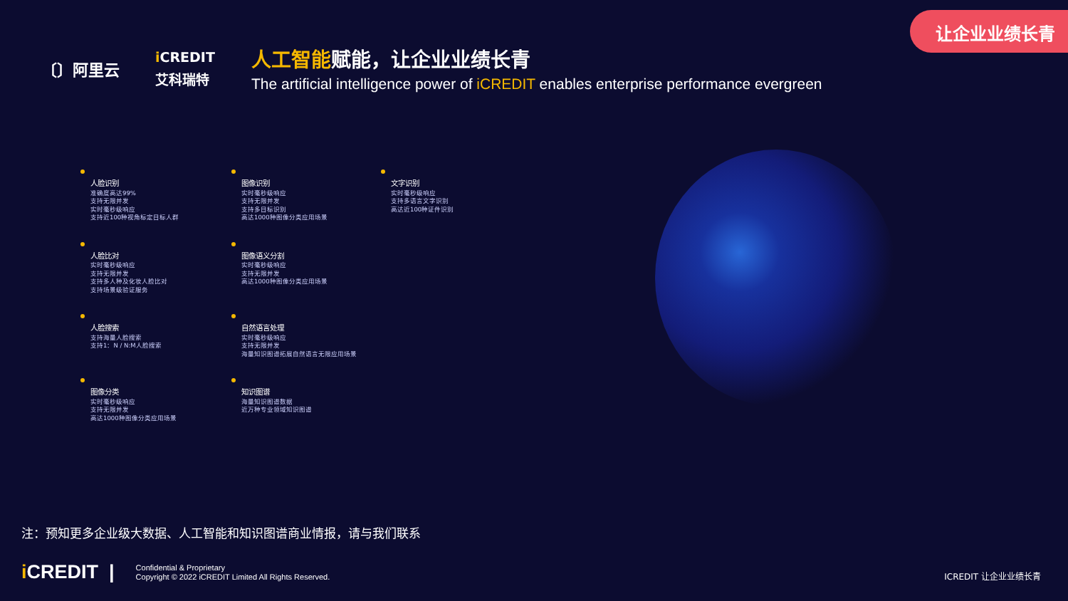让企业业绩长青
〔〕阿里云
i CREDIT
艾科瑞特
人工智能赋能，让企业业绩长青
The artificial intelligence power of iCREDIT enables enterprise performance evergreen
人脸识别
准确度高达99%
支持无限并发
实时毫秒级响应
支持近100种视角标定目标人群
图像识别
实时毫秒级响应
支持无限并发
支持多目标识别
高达1000种图像分类应用场景
文字识别
实时毫秒级响应
支持多语言文字识别
高达近100种证件识别
人脸比对
实时毫秒级响应
支持无限并发
支持多人种及化妆人脸比对
支持场景级验证服务
图像语义分割
实时毫秒级响应
支持无限并发
高达1000种图像分类应用场景
人脸搜索
支持海量人脸搜索
支持1：N / N:M人脸搜索
自然语言处理
实时毫秒级响应
支持无限并发
海量知识图谱拓展自然语言无限应用场景
图像分类
实时毫秒级响应
支持无限并发
高达1000种图像分类应用场景
知识图谱
海量知识图谱数据
近万种专业领域知识图谱
注：预知更多企业级大数据、人工智能和知识图谱商业情报，请与我们联系
i CREDIT |
Confidential & Proprietary
Copyright © 2022 iCREDIT Limited All Rights Reserved.
ICREDIT 让企业业绩长青